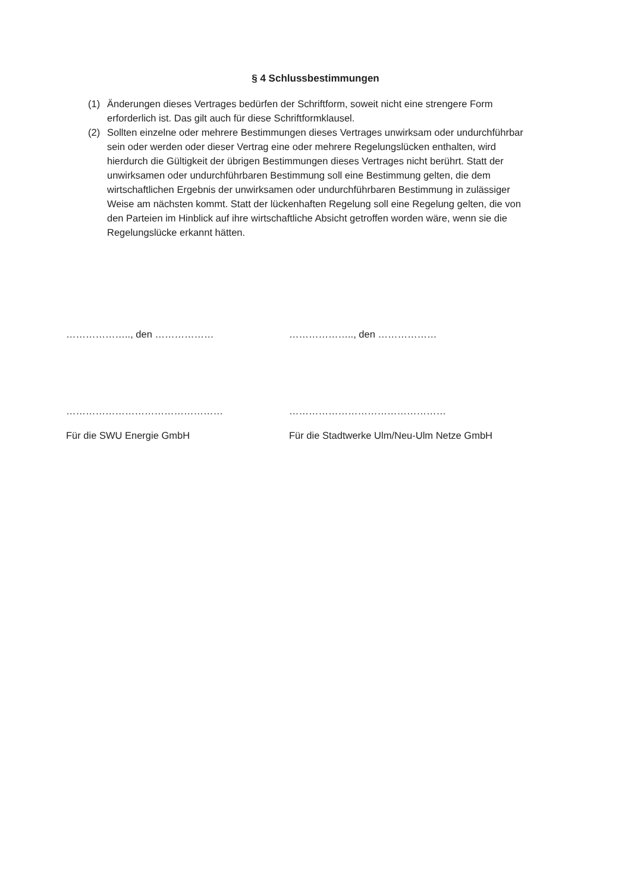§ 4 Schlussbestimmungen
(1) Änderungen dieses Vertrages bedürfen der Schriftform, soweit nicht eine strengere Form erforderlich ist. Das gilt auch für diese Schriftformklausel.
(2) Sollten einzelne oder mehrere Bestimmungen dieses Vertrages unwirksam oder undurchführbar sein oder werden oder dieser Vertrag eine oder mehrere Regelungslücken enthalten, wird hierdurch die Gültigkeit der übrigen Bestimmungen dieses Vertrages nicht berührt. Statt der unwirksamen oder undurchführbaren Bestimmung soll eine Bestimmung gelten, die dem wirtschaftlichen Ergebnis der unwirksamen oder undurchführbaren Bestimmung in zulässiger Weise am nächsten kommt. Statt der lückenhaften Regelung soll eine Regelung gelten, die von den Parteien im Hinblick auf ihre wirtschaftliche Absicht getroffen worden wäre, wenn sie die Regelungslücke erkannt hätten.
……………….., den ……………… ……………….., den ………………
………………………………………… …………………………………………
Für die SWU Energie GmbH Für die Stadtwerke Ulm/Neu-Ulm Netze GmbH